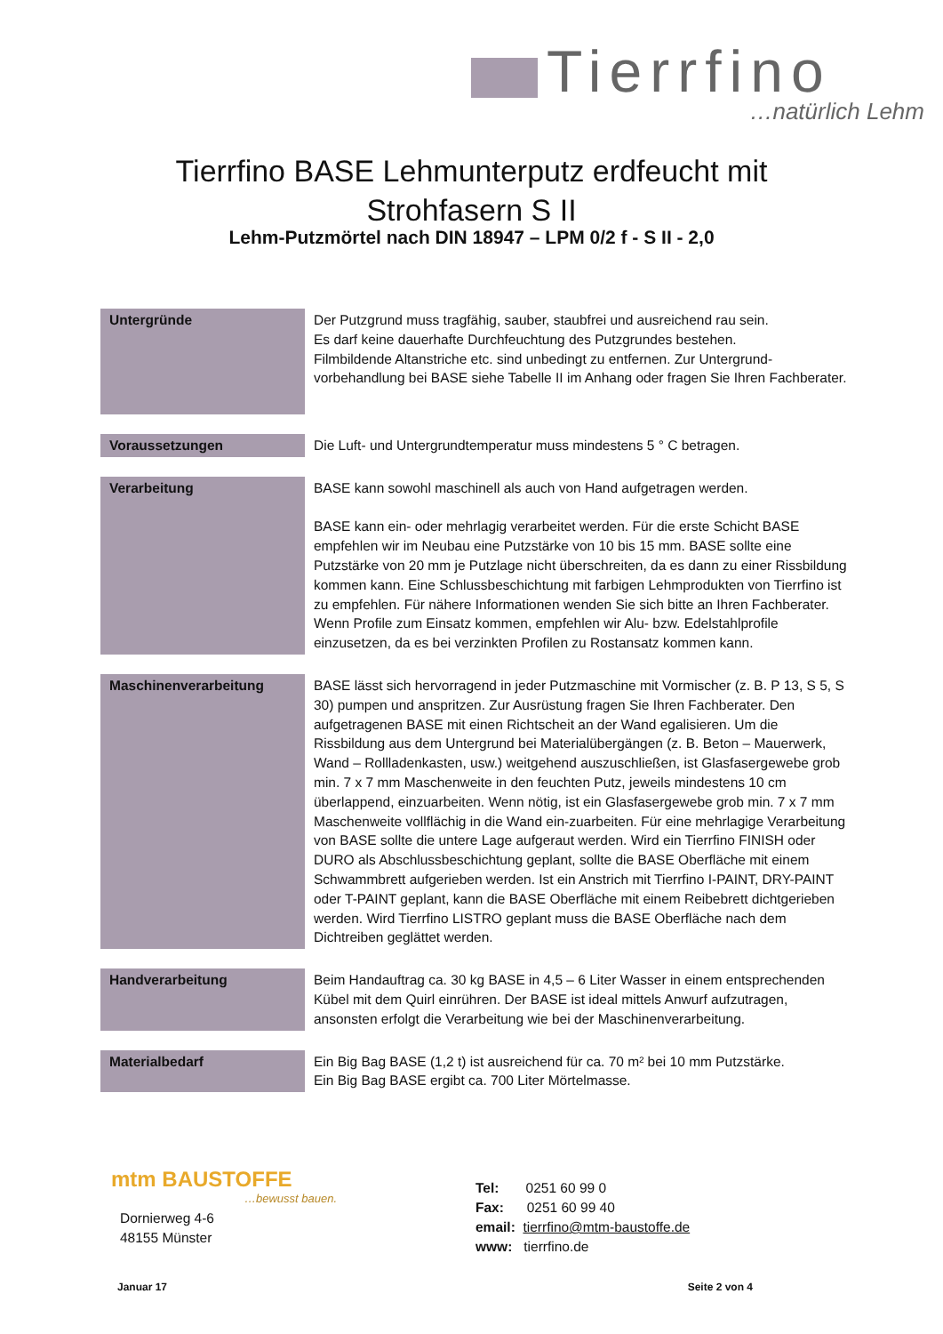Tierrfino
…natürlich Lehm
Tierrfino BASE Lehmunterputz erdfeucht mit
Strohfasern S II
Lehm-Putzmörtel nach DIN 18947 – LPM 0/2 f - S II - 2,0
| Untergründe | Der Putzgrund muss tragfähig, sauber, staubfrei und ausreichend rau sein. Es darf keine dauerhafte Durchfeuchtung des Putzgrundes bestehen. Filmbildende Altanstriche etc. sind unbedingt zu entfernen. Zur Untergrund-vorbehandlung bei BASE siehe Tabelle II im Anhang oder fragen Sie Ihren Fachberater. |
| Voraussetzungen | Die Luft- und Untergrundtemperatur muss mindestens 5 ° C betragen. |
| Verarbeitung | BASE kann sowohl maschinell als auch von Hand aufgetragen werden. BASE kann ein- oder mehrlagig verarbeitet werden. Für die erste Schicht BASE empfehlen wir im Neubau eine Putzstärke von 10 bis 15 mm. BASE sollte eine Putzstärke von 20 mm je Putzlage nicht überschreiten, da es dann zu einer Rissbildung kommen kann. Eine Schlussbeschichtung mit farbigen Lehmprodukten von Tierrfino ist zu empfehlen. Für nähere Informationen wenden Sie sich bitte an Ihren Fachberater. Wenn Profile zum Einsatz kommen, empfehlen wir Alu- bzw. Edelstahlprofile einzusetzen, da es bei verzinkten Profilen zu Rostansatz kommen kann. |
| Maschinenverarbeitung | BASE lässt sich hervorragend in jeder Putzmaschine mit Vormischer (z. B. P 13, S 5, S 30) pumpen und anspritzen. Zur Ausrüstung fragen Sie Ihren Fachberater. Den aufgetragenen BASE mit einen Richtscheit an der Wand egalisieren. Um die Rissbildung aus dem Untergrund bei Materialübergängen (z. B. Beton – Mauerwerk, Wand – Rollladenkasten, usw.) weitgehend auszuschließen, ist Glasfasergewebe grob min. 7 x 7 mm Maschenweite in den feuchten Putz, jeweils mindestens 10 cm überlappend, einzuarbeiten. Wenn nötig, ist ein Glasfasergewebe grob min. 7 x 7 mm Maschenweite vollflächig in die Wand ein-zuarbeiten. Für eine mehrlagige Verarbeitung von BASE sollte die untere Lage aufgeraut werden. Wird ein Tierrfino FINISH oder DURO als Abschlussbeschichtung geplant, sollte die BASE Oberfläche mit einem Schwammbrett aufgerieben werden. Ist ein Anstrich mit Tierrfino I-PAINT, DRY-PAINT oder T-PAINT geplant, kann die BASE Oberfläche mit einem Reibebrett dichtgerieben werden. Wird Tierrfino LISTRO geplant muss die BASE Oberfläche nach dem Dichtreiben geglättet werden. |
| Handverarbeitung | Beim Handauftrag ca. 30 kg BASE in 4,5 – 6 Liter Wasser in einem entsprechenden Kübel mit dem Quirl einrühren. Der BASE ist ideal mittels Anwurf aufzutragen, ansonsten erfolgt die Verarbeitung wie bei der Maschinenverarbeitung. |
| Materialbedarf | Ein Big Bag BASE (1,2 t) ist ausreichend für ca. 70 m² bei 10 mm Putzstärke. Ein Big Bag BASE ergibt ca. 700 Liter Mörtelmasse. |
mtm BAUSTOFFE
…bewusst bauen.
Dornierweg 4-6
48155 Münster
Tel: 0251 60 99 0
Fax: 0251 60 99 40
email: tierrfino@mtm-baustoffe.de
www: tierrfino.de
Januar 17 Seite 2 von 4